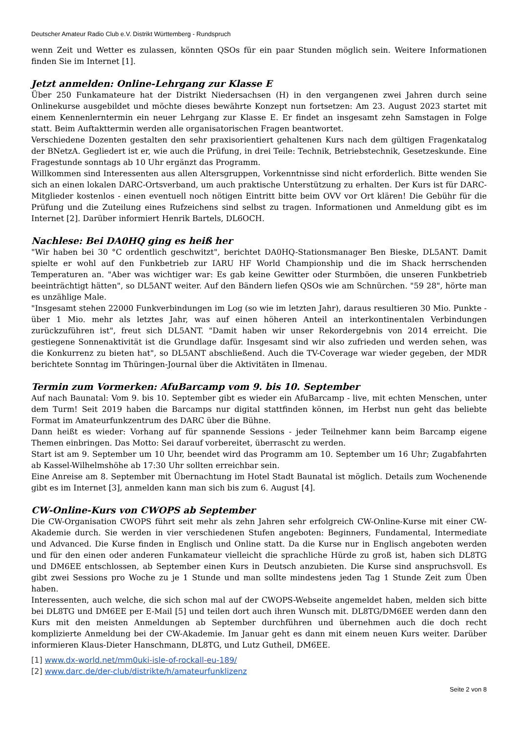Deutscher Amateur Radio Club e.V. Distrikt Württemberg - Rundspruch
wenn Zeit und Wetter es zulassen, könnten QSOs für ein paar Stunden möglich sein. Weitere Informationen finden Sie im Internet [1].
Jetzt anmelden: Online-Lehrgang zur Klasse E
Über 250 Funkamateure hat der Distrikt Niedersachsen (H) in den vergangenen zwei Jahren durch seine Onlinekurse ausgebildet und möchte dieses bewährte Konzept nun fortsetzen: Am 23. August 2023 startet mit einem Kennenlerntermin ein neuer Lehrgang zur Klasse E. Er findet an insgesamt zehn Samstagen in Folge statt. Beim Auftakttermin werden alle organisatorischen Fragen beantwortet.
Verschiedene Dozenten gestalten den sehr praxisorientiert gehaltenen Kurs nach dem gültigen Fragenkatalog der BNetzA. Gegliedert ist er, wie auch die Prüfung, in drei Teile: Technik, Betriebstechnik, Gesetzeskunde. Eine Fragestunde sonntags ab 10 Uhr ergänzt das Programm.
Willkommen sind Interessenten aus allen Altersgruppen, Vorkenntnisse sind nicht erforderlich. Bitte wenden Sie sich an einen lokalen DARC-Ortsverband, um auch praktische Unterstützung zu erhalten. Der Kurs ist für DARC-Mitglieder kostenlos - einen eventuell noch nötigen Eintritt bitte beim OVV vor Ort klären! Die Gebühr für die Prüfung und die Zuteilung eines Rufzeichens sind selbst zu tragen. Informationen und Anmeldung gibt es im Internet [2]. Darüber informiert Henrik Bartels, DL6OCH.
Nachlese: Bei DA0HQ ging es heiß her
"Wir haben bei 30 °C ordentlich geschwitzt", berichtet DA0HQ-Stationsmanager Ben Bieske, DL5ANT. Damit spielte er wohl auf den Funkbetrieb zur IARU HF World Championship und die im Shack herrschenden Temperaturen an. "Aber was wichtiger war: Es gab keine Gewitter oder Sturmböen, die unseren Funkbetrieb beeinträchtigt hätten", so DL5ANT weiter. Auf den Bändern liefen QSOs wie am Schnürchen. "59 28", hörte man es unzählige Male.
"Insgesamt stehen 22000 Funkverbindungen im Log (so wie im letzten Jahr), daraus resultieren 30 Mio. Punkte - über 1 Mio. mehr als letztes Jahr, was auf einen höheren Anteil an interkontinentalen Verbindungen zurückzuführen ist", freut sich DL5ANT. "Damit haben wir unser Rekordergebnis von 2014 erreicht. Die gestiegene Sonnenaktivität ist die Grundlage dafür. Insgesamt sind wir also zufrieden und werden sehen, was die Konkurrenz zu bieten hat", so DL5ANT abschließend. Auch die TV-Coverage war wieder gegeben, der MDR berichtete Sonntag im Thüringen-Journal über die Aktivitäten in Ilmenau.
Termin zum Vormerken: AfuBarcamp vom 9. bis 10. September
Auf nach Baunatal: Vom 9. bis 10. September gibt es wieder ein AfuBarcamp - live, mit echten Menschen, unter dem Turm! Seit 2019 haben die Barcamps nur digital stattfinden können, im Herbst nun geht das beliebte Format im Amateurfunkzentrum des DARC über die Bühne.
Dann heißt es wieder: Vorhang auf für spannende Sessions - jeder Teilnehmer kann beim Barcamp eigene Themen einbringen. Das Motto: Sei darauf vorbereitet, überrascht zu werden.
Start ist am 9. September um 10 Uhr, beendet wird das Programm am 10. September um 16 Uhr; Zugabfahrten ab Kassel-Wilhelmshöhe ab 17:30 Uhr sollten erreichbar sein.
Eine Anreise am 8. September mit Übernachtung im Hotel Stadt Baunatal ist möglich. Details zum Wochenende gibt es im Internet [3], anmelden kann man sich bis zum 6. August [4].
CW-Online-Kurs von CWOPS ab September
Die CW-Organisation CWOPS führt seit mehr als zehn Jahren sehr erfolgreich CW-Online-Kurse mit einer CW-Akademie durch. Sie werden in vier verschiedenen Stufen angeboten: Beginners, Fundamental, Intermediate und Advanced. Die Kurse finden in Englisch und Online statt. Da die Kurse nur in Englisch angeboten werden und für den einen oder anderen Funkamateur vielleicht die sprachliche Hürde zu groß ist, haben sich DL8TG und DM6EE entschlossen, ab September einen Kurs in Deutsch anzubieten. Die Kurse sind anspruchsvoll. Es gibt zwei Sessions pro Woche zu je 1 Stunde und man sollte mindestens jeden Tag 1 Stunde Zeit zum Üben haben.
Interessenten, auch welche, die sich schon mal auf der CWOPS-Webseite angemeldet haben, melden sich bitte bei DL8TG und DM6EE per E-Mail [5] und teilen dort auch ihren Wunsch mit. DL8TG/DM6EE werden dann den Kurs mit den meisten Anmeldungen ab September durchführen und übernehmen auch die doch recht komplizierte Anmeldung bei der CW-Akademie. Im Januar geht es dann mit einem neuen Kurs weiter. Darüber informieren Klaus-Dieter Hanschmann, DL8TG, und Lutz Gutheil, DM6EE.
[1] www.dx-world.net/mm0uki-isle-of-rockall-eu-189/
[2] www.darc.de/der-club/distrikte/h/amateurfunklizenz
Seite 2 von 8